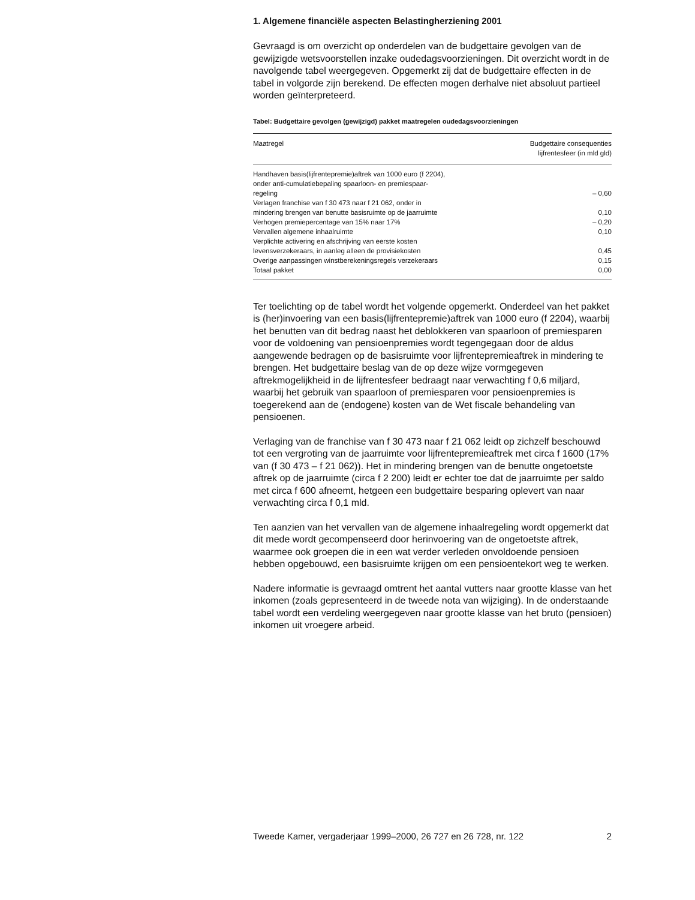1. Algemene financiële aspecten Belastingherziening 2001
Gevraagd is om overzicht op onderdelen van de budgettaire gevolgen van de gewijzigde wetsvoorstellen inzake oudedagsvoorzieningen. Dit overzicht wordt in de navolgende tabel weergegeven. Opgemerkt zij dat de budgettaire effecten in de tabel in volgorde zijn berekend. De effecten mogen derhalve niet absoluut partieel worden geïnterpreteerd.
Tabel: Budgettaire gevolgen (gewijzigd) pakket maatregelen oudedagsvoorzieningen
| Maatregel | Budgettaire consequenties lijfrentesfeer (in mld gld) |
| --- | --- |
| Handhaven basis(lijfrentepremie)aftrek van 1000 euro (f 2204), onder anti-cumulatiebepaling spaarloon- en premiespaar- regeling | – 0,60 |
| Verlagen franchise van f 30 473 naar f 21 062, onder in mindering brengen van benutte basisruimte op de jaarruimte | 0,10 |
| Verhogen premiepercentage van 15% naar 17% | – 0,20 |
| Vervallen algemene inhaalruimte | 0,10 |
| Verplichte activering en afschrijving van eerste kosten levensverzekeraars, in aanleg alleen de provisiekosten | 0,45 |
| Overige aanpassingen winstberekeningsregels verzekeraars | 0,15 |
| Totaal pakket | 0,00 |
Ter toelichting op de tabel wordt het volgende opgemerkt. Onderdeel van het pakket is (her)invoering van een basis(lijfrentepremie)aftrek van 1000 euro (f 2204), waarbij het benutten van dit bedrag naast het deblokkeren van spaarloon of premiesparen voor de voldoening van pensioenpremies wordt tegengegaan door de aldus aangewende bedragen op de basisruimte voor lijfrentepremieaftrek in mindering te brengen. Het budgettaire beslag van de op deze wijze vormgegeven aftrekmogelijkheid in de lijfrentesfeer bedraagt naar verwachting f 0,6 miljard, waarbij het gebruik van spaarloon of premiesparen voor pensioenpremies is toegerekend aan de (endogene) kosten van de Wet fiscale behandeling van pensioenen.
Verlaging van de franchise van f 30 473 naar f 21 062 leidt op zichzelf beschouwd tot een vergroting van de jaarruimte voor lijfrentepremieaftrek met circa f 1600 (17% van (f 30 473 – f 21 062)). Het in mindering brengen van de benutte ongetoetste aftrek op de jaarruimte (circa f 2 200) leidt er echter toe dat de jaarruimte per saldo met circa f 600 afneemt, hetgeen een budgettaire besparing oplevert van naar verwachting circa f 0,1 mld.
Ten aanzien van het vervallen van de algemene inhaalregeling wordt opgemerkt dat dit mede wordt gecompenseerd door herinvoering van de ongetoetste aftrek, waarmee ook groepen die in een wat verder verleden onvoldoende pensioen hebben opgebouwd, een basisruimte krijgen om een pensioentekort weg te werken.
Nadere informatie is gevraagd omtrent het aantal vutters naar grootte klasse van het inkomen (zoals gepresenteerd in de tweede nota van wijziging). In de onderstaande tabel wordt een verdeling weergegeven naar grootte klasse van het bruto (pensioen) inkomen uit vroegere arbeid.
Tweede Kamer, vergaderjaar 1999–2000, 26 727 en 26 728, nr. 122 2